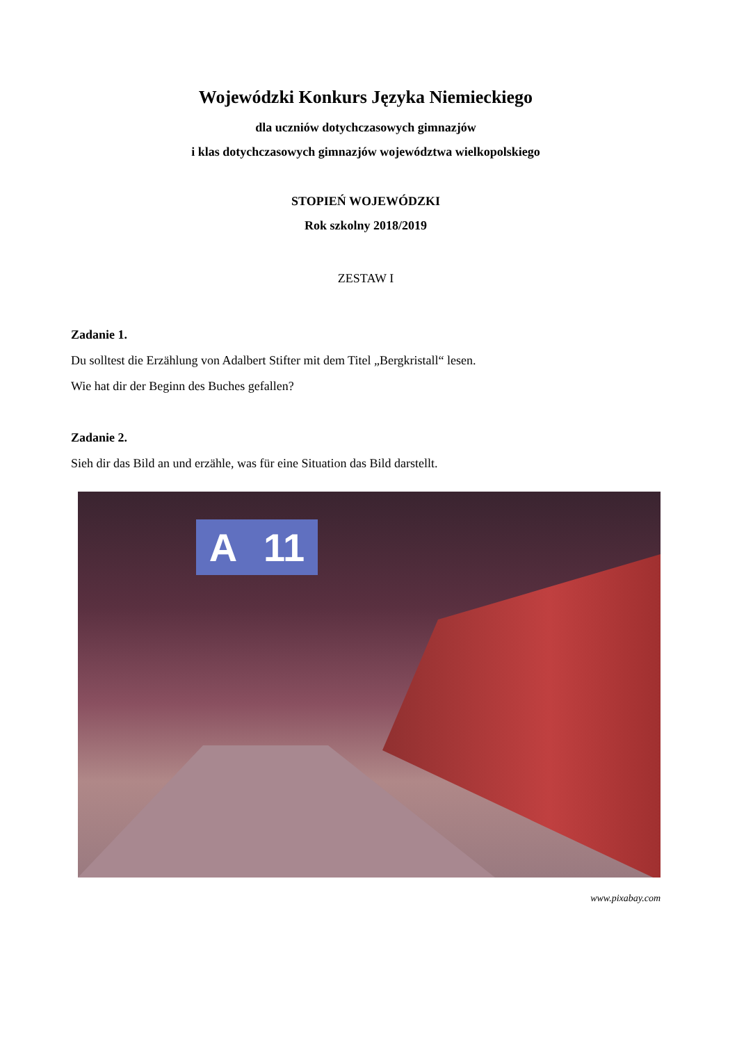Wojewódzki Konkurs Języka Niemieckiego
dla uczniów dotychczasowych gimnazjów
i klas dotychczasowych gimnazjów województwa wielkopolskiego
STOPIEŃ WOJEWÓDZKI
Rok szkolny 2018/2019
ZESTAW I
Zadanie 1.
Du solltest die Erzählung von Adalbert Stifter mit dem Titel „Bergkristall“ lesen.
Wie hat dir der Beginn des Buches gefallen?
Zadanie 2.
Sieh dir das Bild an und erzähle, was für eine Situation das Bild darstellt.
A 11
www.pixabay.com